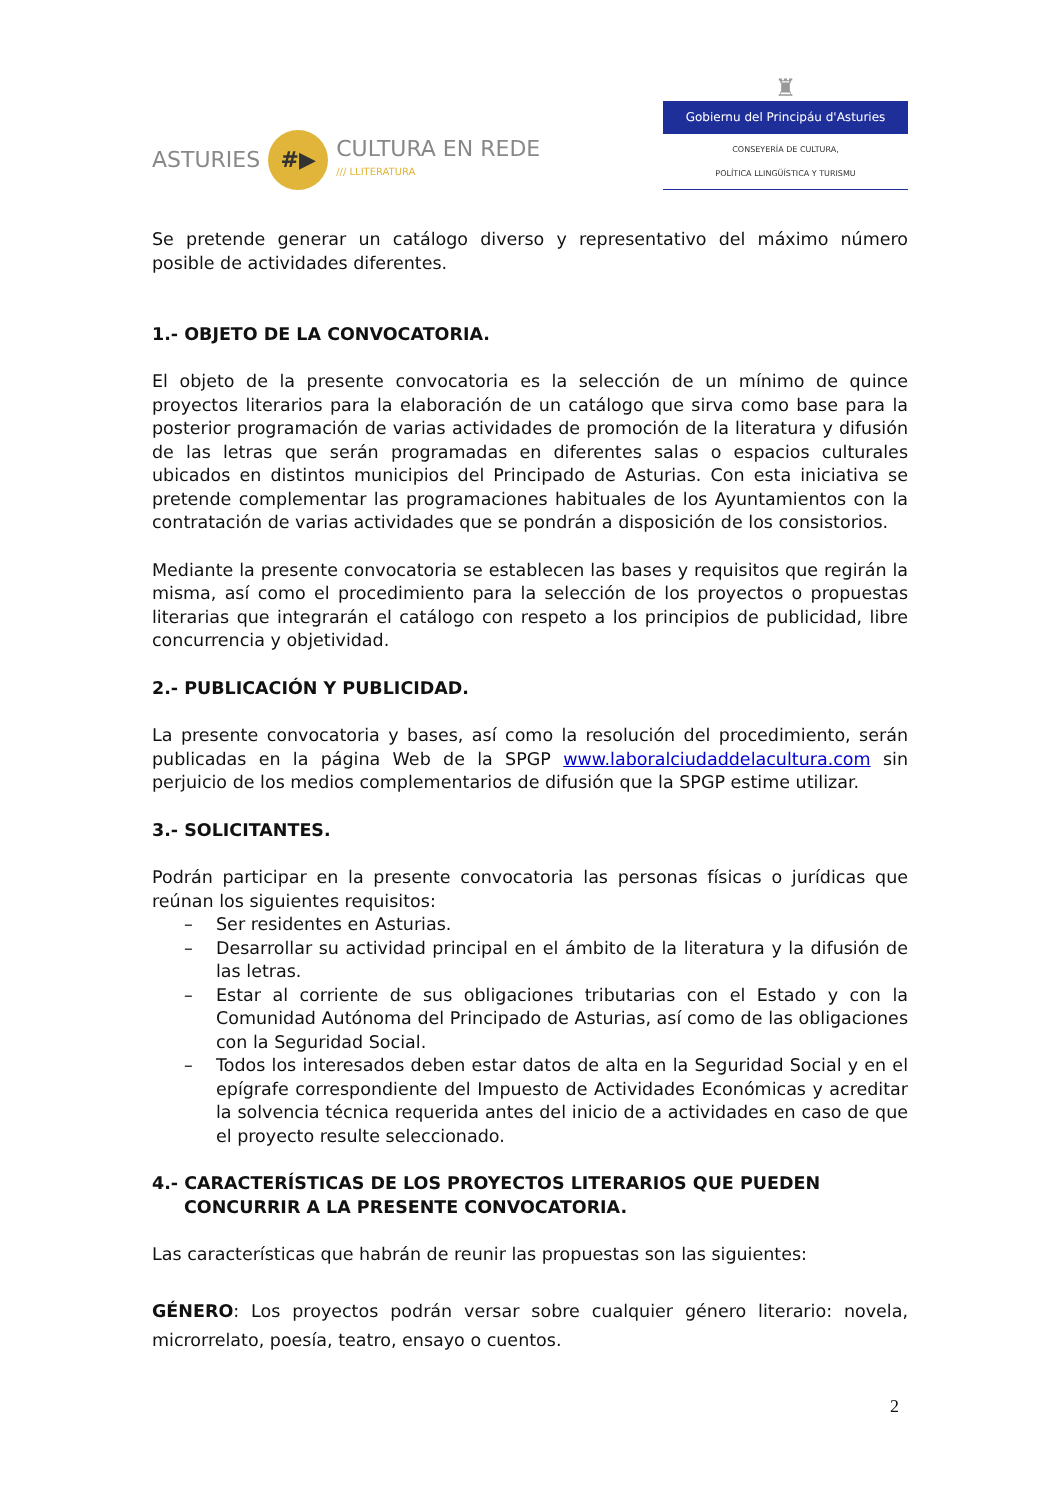ASTURIES
#▶
CULTURA EN REDE
/// LLITERATURA
♜
Gobiernu del Principáu d'Asturies
CONSEYERÍA DE CULTURA,
POLÍTICA LLINGÜÍSTICA Y TURISMU
Se pretende generar un catálogo diverso y representativo del máximo número posible de actividades diferentes.
1.- OBJETO DE LA CONVOCATORIA.
El objeto de la presente convocatoria es la selección de un mínimo de quince proyectos literarios para la elaboración de un catálogo que sirva como base para la posterior programación de varias actividades de promoción de la literatura y difusión de las letras que serán programadas en diferentes salas o espacios culturales ubicados en distintos municipios del Principado de Asturias. Con esta iniciativa se pretende complementar las programaciones habituales de los Ayuntamientos con la contratación de varias actividades que se pondrán a disposición de los consistorios.
Mediante la presente convocatoria se establecen las bases y requisitos que regirán la misma, así como el procedimiento para la selección de los proyectos o propuestas literarias que integrarán el catálogo con respeto a los principios de publicidad, libre concurrencia y objetividad.
2.- PUBLICACIÓN Y PUBLICIDAD.
La presente convocatoria y bases, así como la resolución del procedimiento, serán publicadas en la página Web de la SPGP www.laboralciudaddelacultura.com sin perjuicio de los medios complementarios de difusión que la SPGP estime utilizar.
3.- SOLICITANTES.
Podrán participar en la presente convocatoria las personas físicas o jurídicas que reúnan los siguientes requisitos:
– Ser residentes en Asturias.
– Desarrollar su actividad principal en el ámbito de la literatura y la difusión de las letras.
– Estar al corriente de sus obligaciones tributarias con el Estado y con la Comunidad Autónoma del Principado de Asturias, así como de las obligaciones con la Seguridad Social.
– Todos los interesados deben estar datos de alta en la Seguridad Social y en el epígrafe correspondiente del Impuesto de Actividades Económicas y acreditar la solvencia técnica requerida antes del inicio de a actividades en caso de que el proyecto resulte seleccionado.
4.- CARACTERÍSTICAS DE LOS PROYECTOS LITERARIOS QUE PUEDEN CONCURRIR A LA PRESENTE CONVOCATORIA.
Las características que habrán de reunir las propuestas son las siguientes:
GÉNERO: Los proyectos podrán versar sobre cualquier género literario: novela, microrrelato, poesía, teatro, ensayo o cuentos.
2